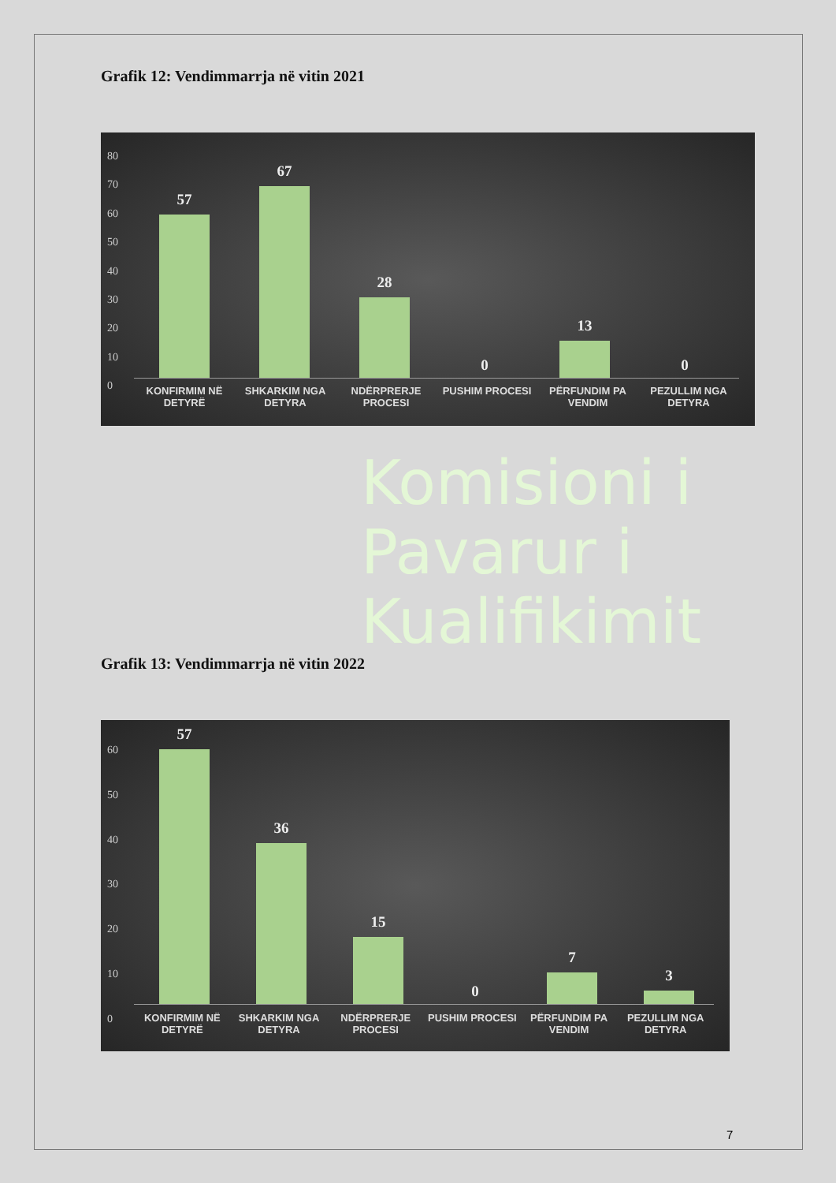Grafik 12: Vendimmarrja në vitin 2021
80
70
60
50
40
30
20
10
0
57
67
28
0
13
0
KONFIRMIM NË DETYRË SHKARKIM NGA DETYRA NDËRPRERJE PROCESI PUSHIM PROCESI PËRFUNDIM PA VENDIM PEZULLIM NGA DETYRA
Komisioni i
Pavarur i
Kualifikimit
Grafik 13: Vendimmarrja në vitin 2022
60
50
40
30
20
10
0
57
36
15
0
7
3
KONFIRMIM NË DETYRË SHKARKIM NGA DETYRA NDËRPRERJE PROCESI PUSHIM PROCESI PËRFUNDIM PA VENDIM PEZULLIM NGA DETYRA
7